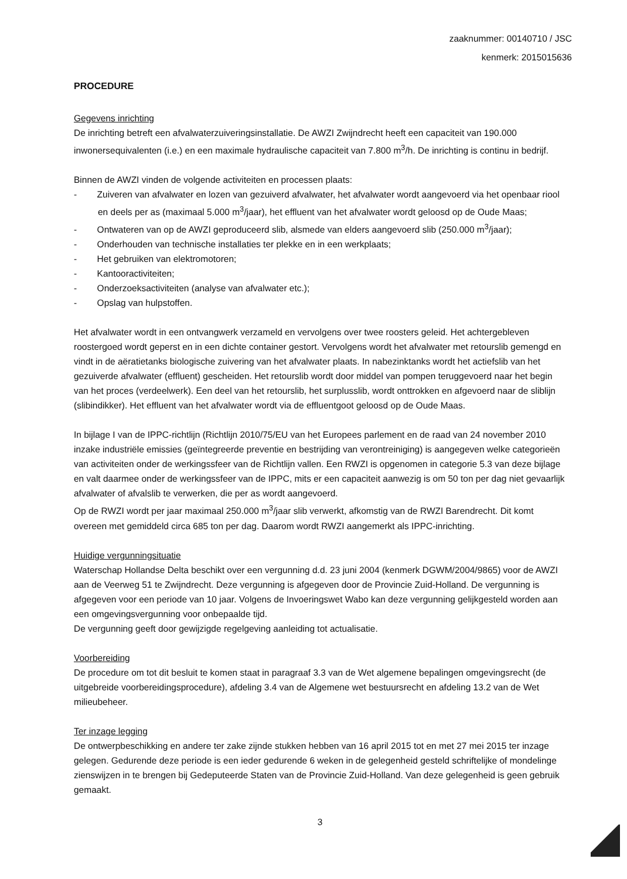zaaknummer: 00140710 / JSC
kenmerk: 2015015636
PROCEDURE
Gegevens inrichting
De inrichting betreft een afvalwaterzuiveringsinstallatie. De AWZI Zwijndrecht heeft een capaciteit van 190.000 inwonersequivalenten (i.e.) en een maximale hydraulische capaciteit van 7.800 m<sup>3</sup>/h. De inrichting is continu in bedrijf.
Binnen de AWZI vinden de volgende activiteiten en processen plaats:
- Zuiveren van afvalwater en lozen van gezuiverd afvalwater, het afvalwater wordt aangevoerd via het openbaar riool en deels per as (maximaal 5.000 m<sup>3</sup>/jaar), het effluent van het afvalwater wordt geloosd op de Oude Maas;
- Ontwateren van op de AWZI geproduceerd slib, alsmede van elders aangevoerd slib (250.000 m<sup>3</sup>/jaar);
- Onderhouden van technische installaties ter plekke en in een werkplaats;
- Het gebruiken van elektromotoren;
- Kantooractiviteiten;
- Onderzoeksactiviteiten (analyse van afvalwater etc.);
- Opslag van hulpstoffen.
Het afvalwater wordt in een ontvangwerk verzameld en vervolgens over twee roosters geleid. Het achtergebleven roostergoed wordt geperst en in een dichte container gestort. Vervolgens wordt het afvalwater met retourslib gemengd en vindt in de aëratietanks biologische zuivering van het afvalwater plaats. In nabezinktanks wordt het actiefslib van het gezuiverde afvalwater (effluent) gescheiden. Het retourslib wordt door middel van pompen teruggevoerd naar het begin van het proces (verdeelwerk). Een deel van het retourslib, het surplusslib, wordt onttrokken en afgevoerd naar de sliblijn (slibindikker). Het effluent van het afvalwater wordt via de effluentgoot geloosd op de Oude Maas.
In bijlage I van de IPPC-richtlijn (Richtlijn 2010/75/EU van het Europees parlement en de raad van 24 november 2010 inzake industriële emissies (geïntegreerde preventie en bestrijding van verontreiniging) is aangegeven welke categorieën van activiteiten onder de werkingssfeer van de Richtlijn vallen. Een RWZI is opgenomen in categorie 5.3 van deze bijlage en valt daarmee onder de werkingssfeer van de IPPC, mits er een capaciteit aanwezig is om 50 ton per dag niet gevaarlijk afvalwater of afvalslib te verwerken, die per as wordt aangevoerd.
Op de RWZI wordt per jaar maximaal 250.000 m<sup>3</sup>/jaar slib verwerkt, afkomstig van de RWZI Barendrecht. Dit komt overeen met gemiddeld circa 685 ton per dag. Daarom wordt RWZI aangemerkt als IPPC-inrichting.
Huidige vergunningsituatie
Waterschap Hollandse Delta beschikt over een vergunning d.d. 23 juni 2004 (kenmerk DGWM/2004/9865) voor de AWZI aan de Veerweg 51 te Zwijndrecht. Deze vergunning is afgegeven door de Provincie Zuid-Holland. De vergunning is afgegeven voor een periode van 10 jaar. Volgens de Invoeringswet Wabo kan deze vergunning gelijkgesteld worden aan een omgevingsvergunning voor onbepaalde tijd.
De vergunning geeft door gewijzigde regelgeving aanleiding tot actualisatie.
Voorbereiding
De procedure om tot dit besluit te komen staat in paragraaf 3.3 van de Wet algemene bepalingen omgevingsrecht (de uitgebreide voorbereidingsprocedure), afdeling 3.4 van de Algemene wet bestuursrecht en afdeling 13.2 van de Wet milieubeheer.
Ter inzage legging
De ontwerpbeschikking en andere ter zake zijnde stukken hebben van 16 april 2015 tot en met 27 mei 2015 ter inzage gelegen. Gedurende deze periode is een ieder gedurende 6 weken in de gelegenheid gesteld schriftelijke of mondelinge zienswijzen in te brengen bij Gedeputeerde Staten van de Provincie Zuid-Holland. Van deze gelegenheid is geen gebruik gemaakt.
3